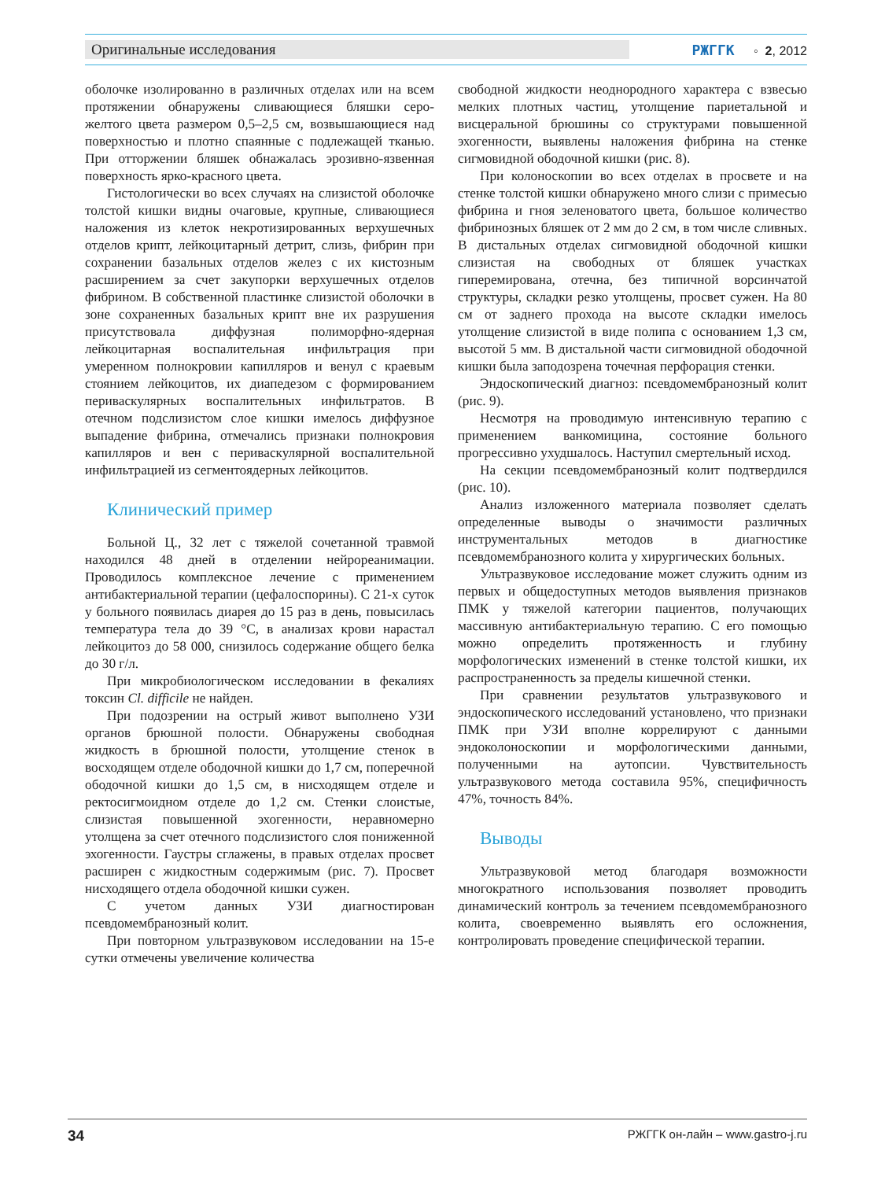Оригинальные исследования
РЖГГК ◦ 2, 2012
оболочке изолированно в различных отделах или на всем протяжении обнаружены сливающиеся бляшки серо-желтого цвета размером 0,5–2,5 см, возвышающиеся над поверхностью и плотно спаянные с подлежащей тканью. При отторжении бляшек обнажалась эрозивно-язвенная поверхность ярко-красного цвета.
Гистологически во всех случаях на слизистой оболочке толстой кишки видны очаговые, крупные, сливающиеся наложения из клеток некротизированных верхушечных отделов крипт, лейкоцитарный детрит, слизь, фибрин при сохранении базальных отделов желез с их кистозным расширением за счет закупорки верхушечных отделов фибрином. В собственной пластинке слизистой оболочки в зоне сохраненных базальных крипт вне их разрушения присутствовала диффузная полиморфно-ядерная лейкоцитарная воспалительная инфильтрация при умеренном полнокровии капилляров и венул с краевым стоянием лейкоцитов, их диапедезом с формированием периваскулярных воспалительных инфильтратов. В отечном подслизистом слое кишки имелось диффузное выпадение фибрина, отмечались признаки полнокровия капилляров и вен с периваскулярной воспалительной инфильтрацией из сегментоядерных лейкоцитов.
Клинический пример
Больной Ц., 32 лет с тяжелой сочетанной травмой находился 48 дней в отделении нейрореанимации. Проводилось комплексное лечение с применением антибактериальной терапии (цефалоспорины). С 21-х суток у больного появилась диарея до 15 раз в день, повысилась температура тела до 39 °С, в анализах крови нарастал лейкоцитоз до 58 000, снизилось содержание общего белка до 30 г/л.
При микробиологическом исследовании в фекалиях токсин Cl. difficile не найден.
При подозрении на острый живот выполнено УЗИ органов брюшной полости. Обнаружены свободная жидкость в брюшной полости, утолщение стенок в восходящем отделе ободочной кишки до 1,7 см, поперечной ободочной кишки до 1,5 см, в нисходящем отделе и ректосигмоидном отделе до 1,2 см. Стенки слоистые, слизистая повышенной эхогенности, неравномерно утолщена за счет отечного подслизистого слоя пониженной эхогенности. Гаустры сглажены, в правых отделах просвет расширен с жидкостным содержимым (рис. 7). Просвет нисходящего отдела ободочной кишки сужен.
С учетом данных УЗИ диагностирован псевдомембранозный колит.
При повторном ультразвуковом исследовании на 15-е сутки отмечены увеличение количества
свободной жидкости неоднородного характера с взвесью мелких плотных частиц, утолщение париетальной и висцеральной брюшины со структурами повышенной эхогенности, выявлены наложения фибрина на стенке сигмовидной ободочной кишки (рис. 8).
При колоноскопии во всех отделах в просвете и на стенке толстой кишки обнаружено много слизи с примесью фибрина и гноя зеленоватого цвета, большое количество фибринозных бляшек от 2 мм до 2 см, в том числе сливных. В дистальных отделах сигмовидной ободочной кишки слизистая на свободных от бляшек участках гиперемирована, отечна, без типичной ворсинчатой структуры, складки резко утолщены, просвет сужен. На 80 см от заднего прохода на высоте складки имелось утолщение слизистой в виде полипа с основанием 1,3 см, высотой 5 мм. В дистальной части сигмовидной ободочной кишки была заподозрена точечная перфорация стенки.
Эндоскопический диагноз: псевдомембранозный колит (рис. 9).
Несмотря на проводимую интенсивную терапию с применением ванкомицина, состояние больного прогрессивно ухудшалось. Наступил смертельный исход.
На секции псевдомембранозный колит подтвердился (рис. 10).
Анализ изложенного материала позволяет сделать определенные выводы о значимости различных инструментальных методов в диагностике псевдомембранозного колита у хирургических больных.
Ультразвуковое исследование может служить одним из первых и общедоступных методов выявления признаков ПМК у тяжелой категории пациентов, получающих массивную антибактериальную терапию. С его помощью можно определить протяженность и глубину морфологических изменений в стенке толстой кишки, их распространенность за пределы кишечной стенки.
При сравнении результатов ультразвукового и эндоскопического исследований установлено, что признаки ПМК при УЗИ вполне коррелируют с данными эндоколоноскопии и морфологическими данными, полученными на аутопсии. Чувствительность ультразвукового метода составила 95%, специфичность 47%, точность 84%.
Выводы
Ультразвуковой метод благодаря возможности многократного использования позволяет проводить динамический контроль за течением псевдомембранозного колита, своевременно выявлять его осложнения, контролировать проведение специфической терапии.
34 РЖГГК он-лайн – www.gastro-j.ru